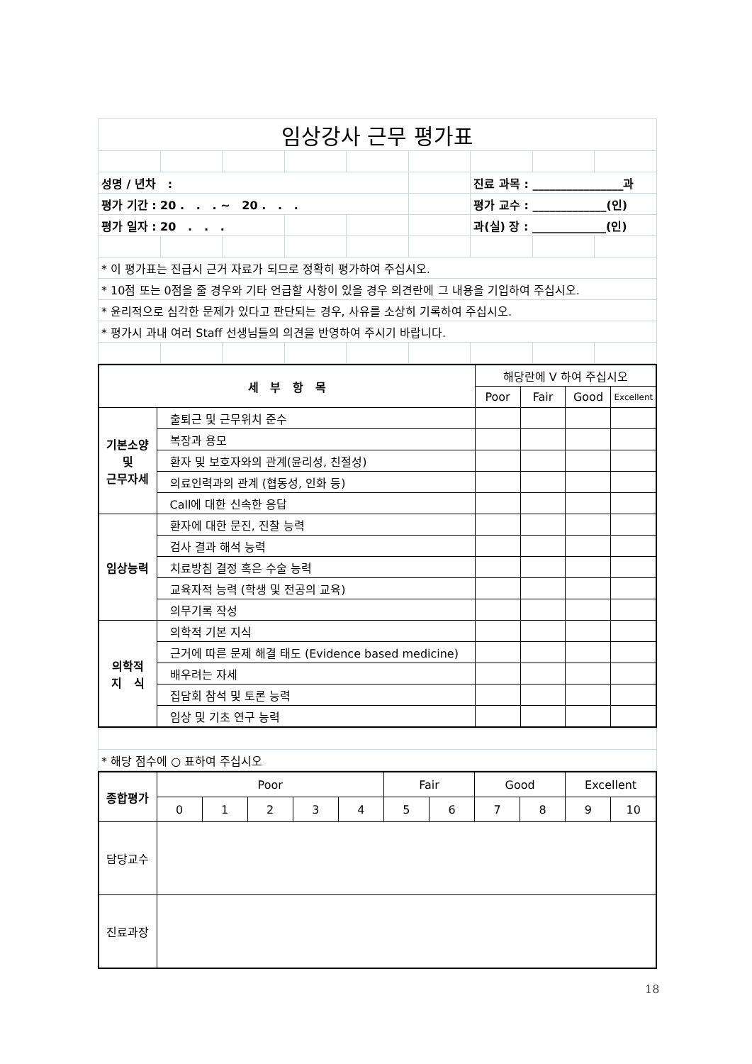| 임상강사 근무 평가표 | | | | | | | | |
| 성명 / 년차 : | | | | | | 진료 과목 : ________________과 | | |
| 평가 기간 : 20 . . . ~ 20 . . . | | | | | | 평가 교수 : _____________(인) | | |
| 평가 일자 : 20 . . . | | | | | | 과(실) 장 : _____________(인) | | |
| * 이 평가표는 진급시 근거 자료가 되므로 정확히 평가하여 주십시오. | | | | | | | | |
| * 10점 또는 0점을 줄 경우와 기타 언급할 사항이 있을 경우 의견란에 그 내용을 기입하여 주십시오. | | | | | | | | |
| * 윤리적으로 심각한 문제가 있다고 판단되는 경우, 사유를 소상히 기록하여 주십시오. | | | | | | | | |
| * 평가시 과내 여러 Staff 선생님들의 의견을 반영하여 주시기 바랍니다. | | | | | | | | |
| 세 부 항 목 | | 해당란에 V 하여 주십시오 | | | |
| --- | --- | --- | --- | --- | --- |
| | | Poor | Fair | Good | Excellent |
| 기본소양 및 근무자세 | 출퇴근 및 근무위치 준수 | | | | |
| | 복장과 용모 | | | | |
| | 환자 및 보호자와의 관계(윤리성, 친절성) | | | | |
| | 의료인력과의 관계 (협동성, 인화 등) | | | | |
| | Call에 대한 신속한 응답 | | | | |
| 임상능력 | 환자에 대한 문진, 진찰 능력 | | | | |
| | 검사 결과 해석 능력 | | | | |
| | 치료방침 결정 혹은 수술 능력 | | | | |
| | 교육자적 능력 (학생 및 전공의 교육) | | | | |
| | 의무기록 작성 | | | | |
| 의학적 지 식 | 의학적 기본 지식 | | | | |
| | 근거에 따른 문제 해결 태도 (Evidence based medicine) | | | | |
| | 배우려는 자세 | | | | |
| | 집담회 참석 및 토론 능력 | | | | |
| | 임상 및 기초 연구 능력 | | | | |
| * 해당 점수에 ○ 표하여 주십시오 |
| 종합평가 | Poor | | | | | Fair | | Good | | Excellent | |
| | 0 | 1 | 2 | 3 | 4 | 5 | 6 | 7 | 8 | 9 | 10 |
| 담당교수 | | | | | | | | | | | |
| 진료과장 | | | | | | | | | | | |
18